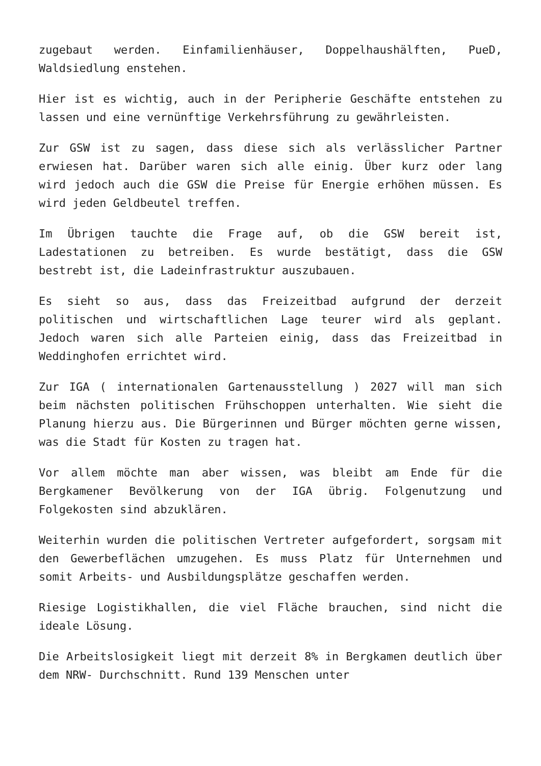zugebaut werden. Einfamilienhäuser, Doppelhaushälften, PueD, Waldsiedlung enstehen.
Hier ist es wichtig, auch in der Peripherie Geschäfte entstehen zu lassen und eine vernünftige Verkehrsführung zu gewährleisten.
Zur GSW ist zu sagen, dass diese sich als verlässlicher Partner erwiesen hat. Darüber waren sich alle einig. Über kurz oder lang wird jedoch auch die GSW die Preise für Energie erhöhen müssen. Es wird jeden Geldbeutel treffen.
Im Übrigen tauchte die Frage auf, ob die GSW bereit ist, Ladestationen zu betreiben. Es wurde bestätigt, dass die GSW bestrebt ist, die Ladeinfrastruktur auszubauen.
Es sieht so aus, dass das Freizeitbad aufgrund der derzeit politischen und wirtschaftlichen Lage teurer wird als geplant. Jedoch waren sich alle Parteien einig, dass das Freizeitbad in Weddinghofen errichtet wird.
Zur IGA ( internationalen Gartenausstellung ) 2027 will man sich beim nächsten politischen Frühschoppen unterhalten. Wie sieht die Planung hierzu aus. Die Bürgerinnen und Bürger möchten gerne wissen, was die Stadt für Kosten zu tragen hat.
Vor allem möchte man aber wissen, was bleibt am Ende für die Bergkamener Bevölkerung von der IGA übrig. Folgenutzung und Folgekosten sind abzuklären.
Weiterhin wurden die politischen Vertreter aufgefordert, sorgsam mit den Gewerbeflächen umzugehen. Es muss Platz für Unternehmen und somit Arbeits- und Ausbildungsplätze geschaffen werden.
Riesige Logistikhallen, die viel Fläche brauchen, sind nicht die ideale Lösung.
Die Arbeitslosigkeit liegt mit derzeit 8% in Bergkamen deutlich über dem NRW- Durchschnitt. Rund 139 Menschen unter